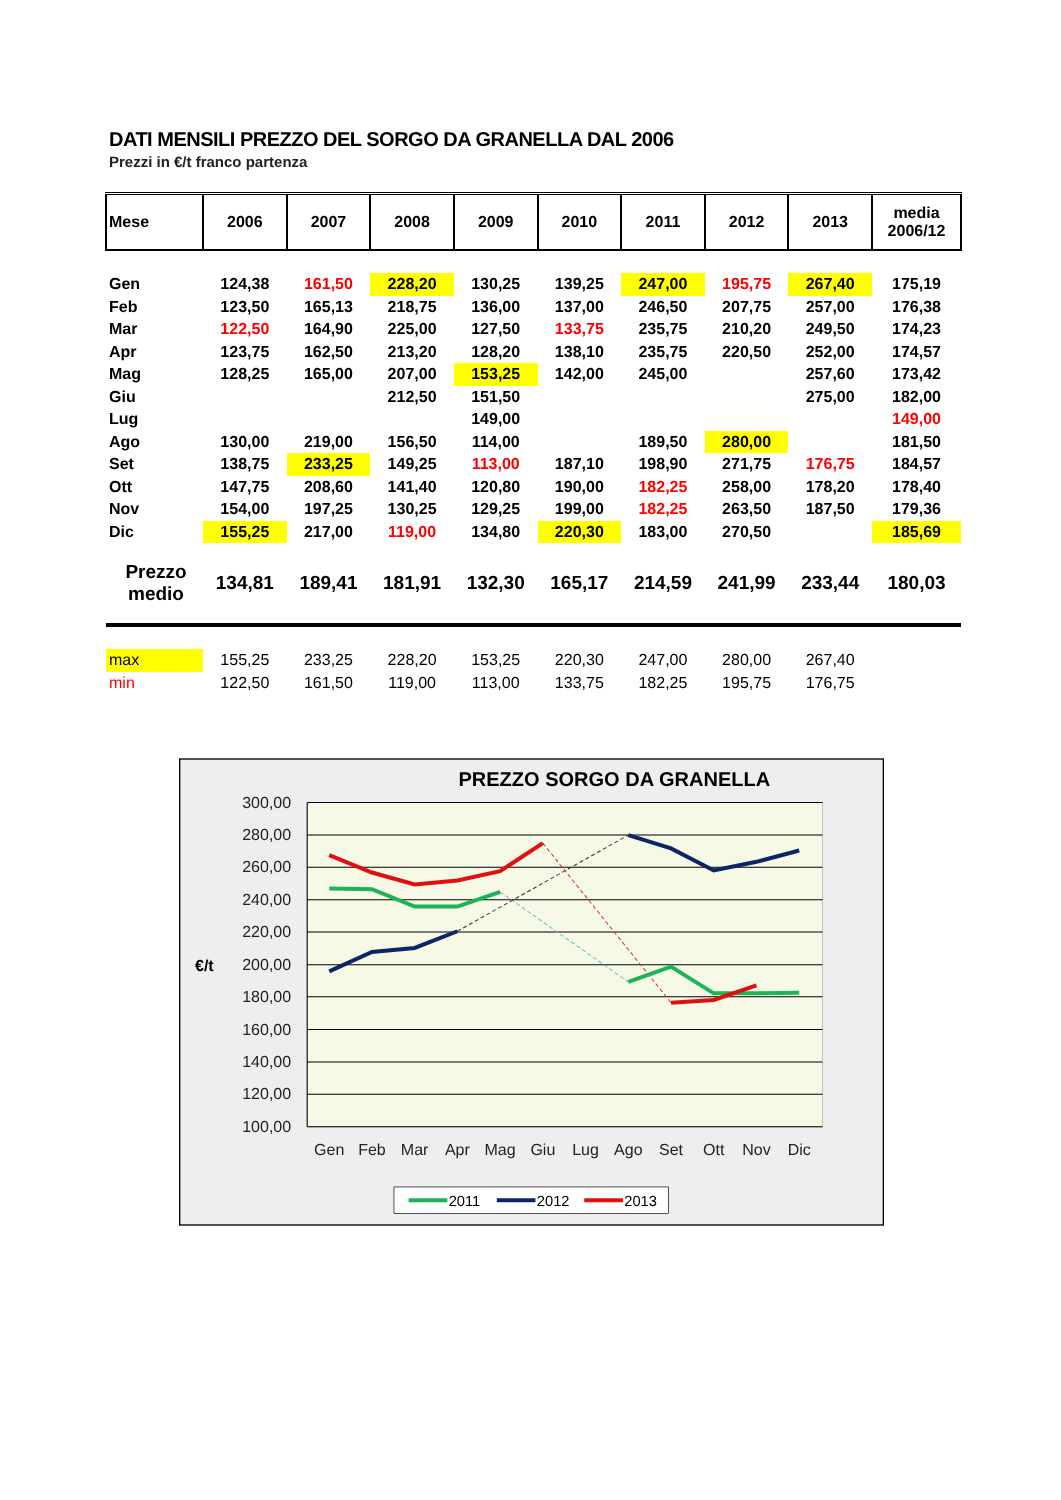DATI MENSILI PREZZO DEL SORGO DA GRANELLA DAL 2006
Prezzi in €/t franco partenza
| Mese | 2006 | 2007 | 2008 | 2009 | 2010 | 2011 | 2012 | 2013 | media 2006/12 |
| --- | --- | --- | --- | --- | --- | --- | --- | --- | --- |
| Gen | 124,38 | 161,50 | 228,20 | 130,25 | 139,25 | 247,00 | 195,75 | 267,40 | 175,19 |
| Feb | 123,50 | 165,13 | 218,75 | 136,00 | 137,00 | 246,50 | 207,75 | 257,00 | 176,38 |
| Mar | 122,50 | 164,90 | 225,00 | 127,50 | 133,75 | 235,75 | 210,20 | 249,50 | 174,23 |
| Apr | 123,75 | 162,50 | 213,20 | 128,20 | 138,10 | 235,75 | 220,50 | 252,00 | 174,57 |
| Mag | 128,25 | 165,00 | 207,00 | 153,25 | 142,00 | 245,00 | | 257,60 | 173,42 |
| Giu | | | 212,50 | 151,50 | | | | 275,00 | 182,00 |
| Lug | | | | 149,00 | | | | | 149,00 |
| Ago | 130,00 | 219,00 | 156,50 | 114,00 | | 189,50 | 280,00 | | 181,50 |
| Set | 138,75 | 233,25 | 149,25 | 113,00 | 187,10 | 198,90 | 271,75 | 176,75 | 184,57 |
| Ott | 147,75 | 208,60 | 141,40 | 120,80 | 190,00 | 182,25 | 258,00 | 178,20 | 178,40 |
| Nov | 154,00 | 197,25 | 130,25 | 129,25 | 199,00 | 182,25 | 263,50 | 187,50 | 179,36 |
| Dic | 155,25 | 217,00 | 119,00 | 134,80 | 220,30 | 183,00 | 270,50 | | 185,69 |
| Prezzo medio | 134,81 | 189,41 | 181,91 | 132,30 | 165,17 | 214,59 | 241,99 | 233,44 | 180,03 |
| max | 155,25 | 233,25 | 228,20 | 153,25 | 220,30 | 247,00 | 280,00 | 267,40 | |
| min | 122,50 | 161,50 | 119,00 | 113,00 | 133,75 | 182,25 | 195,75 | 176,75 | |
PREZZO SORGO DA GRANELLA
300,00
280,00
260,00
240,00
220,00
200,00
180,00
160,00
140,00
120,00
100,00
€/t
Gen
Feb
Mar
Apr
Mag
Giu
Lug
Ago
Set
Ott
Nov
Dic
2011
2012
2013